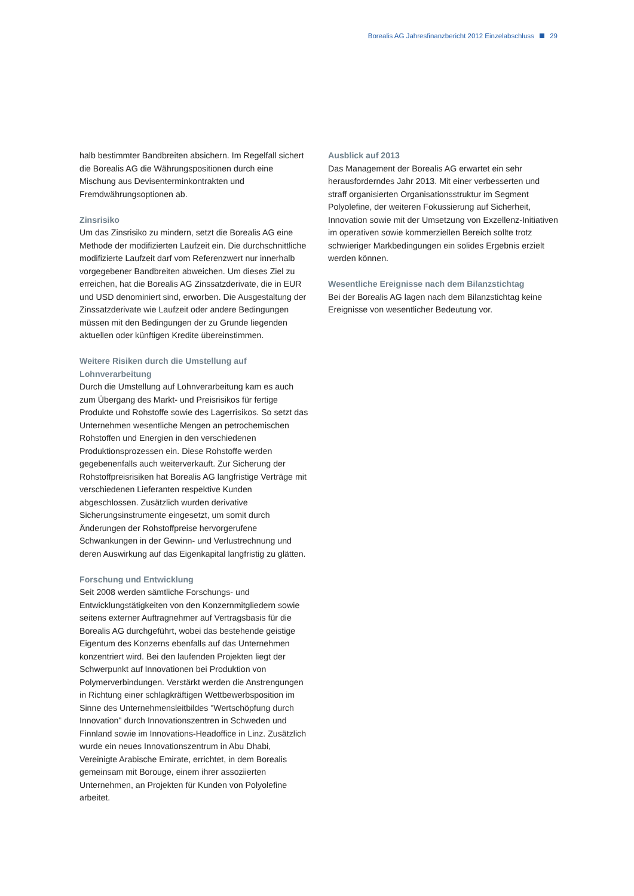Borealis AG Jahresfinanzbericht 2012 Einzelabschluss 29
halb bestimmter Bandbreiten absichern. Im Regelfall sichert die Borealis AG die Währungspositionen durch eine Mischung aus Devisenterminkontrakten und Fremdwährungsoptionen ab.
Zinsrisiko
Um das Zinsrisiko zu mindern, setzt die Borealis AG eine Methode der modifizierten Laufzeit ein. Die durchschnittliche modifizierte Laufzeit darf vom Referenzwert nur innerhalb vorgegebener Bandbreiten abweichen. Um dieses Ziel zu erreichen, hat die Borealis AG Zinssatzderivate, die in EUR und USD denominiert sind, erworben. Die Ausgestaltung der Zinssatzderivate wie Laufzeit oder andere Bedingungen müssen mit den Bedingungen der zu Grunde liegenden aktuellen oder künftigen Kredite übereinstimmen.
Weitere Risiken durch die Umstellung auf Lohnverarbeitung
Durch die Umstellung auf Lohnverarbeitung kam es auch zum Übergang des Markt- und Preisrisikos für fertige Produkte und Rohstoffe sowie des Lagerrisikos. So setzt das Unternehmen wesentliche Mengen an petrochemischen Rohstoffen und Energien in den verschiedenen Produktionsprozessen ein. Diese Rohstoffe werden gegebenenfalls auch weiterverkauft. Zur Sicherung der Rohstoffpreisrisiken hat Borealis AG langfristige Verträge mit verschiedenen Lieferanten respektive Kunden abgeschlossen. Zusätzlich wurden derivative Sicherungsinstrumente eingesetzt, um somit durch Änderungen der Rohstoffpreise hervorgerufene Schwankungen in der Gewinn- und Verlustrechnung und deren Auswirkung auf das Eigenkapital langfristig zu glätten.
Forschung und Entwicklung
Seit 2008 werden sämtliche Forschungs- und Entwicklungstätigkeiten von den Konzernmitgliedern sowie seitens externer Auftragnehmer auf Vertragsbasis für die Borealis AG durchgeführt, wobei das bestehende geistige Eigentum des Konzerns ebenfalls auf das Unternehmen konzentriert wird. Bei den laufenden Projekten liegt der Schwerpunkt auf Innovationen bei Produktion von Polymerverbindungen. Verstärkt werden die Anstrengungen in Richtung einer schlagkräftigen Wettbewerbsposition im Sinne des Unternehmensleitbildes "Wertschöpfung durch Innovation" durch Innovationszentren in Schweden und Finnland sowie im Innovations-Headoffice in Linz. Zusätzlich wurde ein neues Innovationszentrum in Abu Dhabi, Vereinigte Arabische Emirate, errichtet, in dem Borealis gemeinsam mit Borouge, einem ihrer assoziierten Unternehmen, an Projekten für Kunden von Polyolefine arbeitet.
Ausblick auf 2013
Das Management der Borealis AG erwartet ein sehr herausforderndes Jahr 2013. Mit einer verbesserten und straff organisierten Organisationsstruktur im Segment Polyolefine, der weiteren Fokussierung auf Sicherheit, Innovation sowie mit der Umsetzung von Exzellenz-Initiativen im operativen sowie kommerziellen Bereich sollte trotz schwieriger Markbedingungen ein solides Ergebnis erzielt werden können.
Wesentliche Ereignisse nach dem Bilanzstichtag
Bei der Borealis AG lagen nach dem Bilanzstichtag keine Ereignisse von wesentlicher Bedeutung vor.